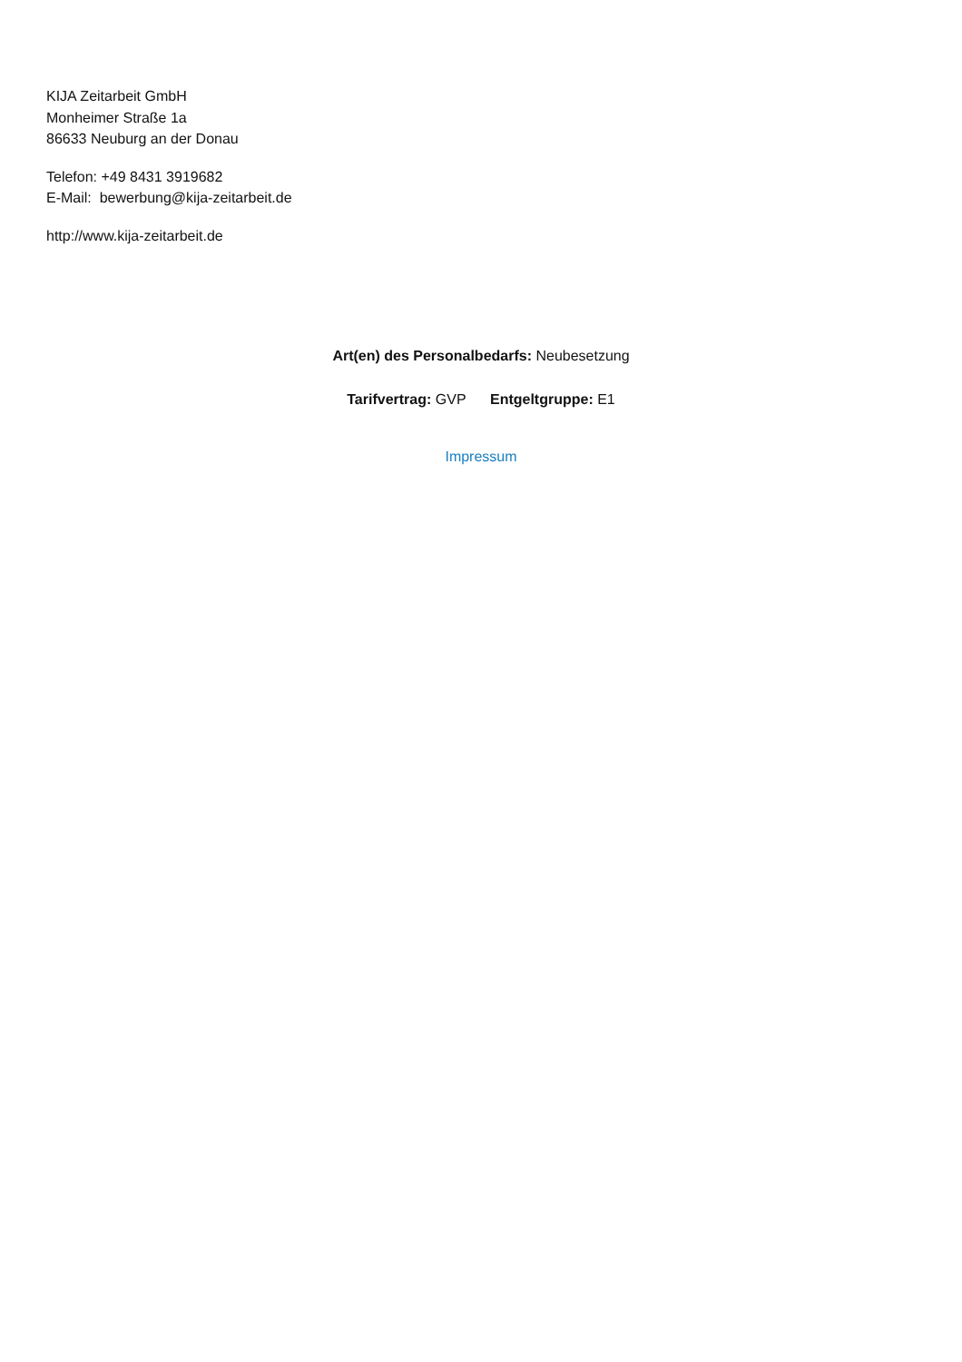KIJA Zeitarbeit GmbH
Monheimer Straße 1a
86633 Neuburg an der Donau
Telefon: +49 8431 3919682
E-Mail: bewerbung@kija-zeitarbeit.de
http://www.kija-zeitarbeit.de
Art(en) des Personalbedarfs: Neubesetzung
Tarifvertrag: GVP Entgeltgruppe: E1
Impressum